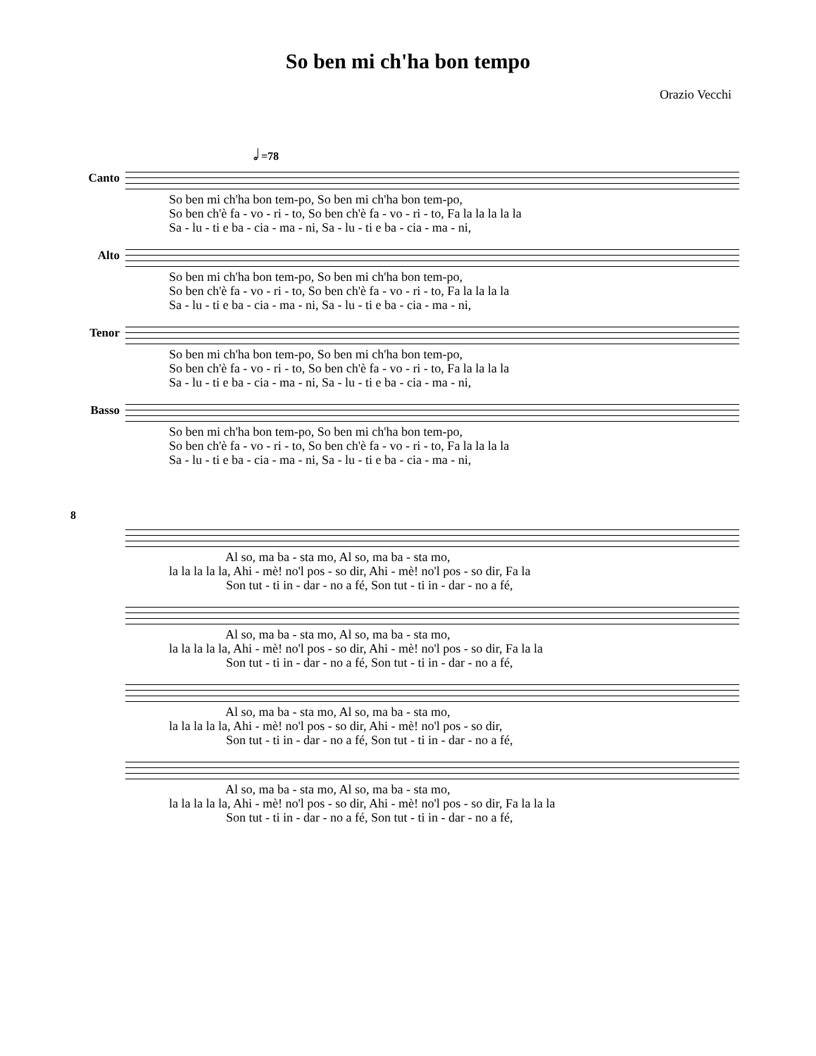So ben mi ch'ha bon tempo
Orazio Vecchi
𝅗𝅥 =78
Canto
So ben mi ch'ha bon tem-po, So ben mi ch'ha bon tem-po, So ben ch'è fa - vo - ri - to, So ben ch'è fa - vo - ri - to, Fa la la la la la Sa - lu - ti e ba - cia - ma - ni, Sa - lu - ti e ba - cia - ma - ni,
Alto
So ben mi ch'ha bon tem-po, So ben mi ch'ha bon tem-po, So ben ch'è fa - vo - ri - to, So ben ch'è fa - vo - ri - to, Fa la la la la Sa - lu - ti e ba - cia - ma - ni, Sa - lu - ti e ba - cia - ma - ni,
Tenor
So ben mi ch'ha bon tem-po, So ben mi ch'ha bon tem-po, So ben ch'è fa - vo - ri - to, So ben ch'è fa - vo - ri - to, Fa la la la la Sa - lu - ti e ba - cia - ma - ni, Sa - lu - ti e ba - cia - ma - ni,
Basso
So ben mi ch'ha bon tem-po, So ben mi ch'ha bon tem-po, So ben ch'è fa - vo - ri - to, So ben ch'è fa - vo - ri - to, Fa la la la la Sa - lu - ti e ba - cia - ma - ni, Sa - lu - ti e ba - cia - ma - ni,
8
Al so, ma ba - sta mo, Al so, ma ba - sta mo, la la la la la, Ahi - mè! no'l pos - so dir, Ahi - mè! no'l pos - so dir, Fa la Son tut - ti in - dar - no a fé, Son tut - ti in - dar - no a fé,
Al so, ma ba - sta mo, Al so, ma ba - sta mo, la la la la la, Ahi - mè! no'l pos - so dir, Ahi - mè! no'l pos - so dir, Fa la la Son tut - ti in - dar - no a fé, Son tut - ti in - dar - no a fé,
Al so, ma ba - sta mo, Al so, ma ba - sta mo, la la la la la, Ahi - mè! no'l pos - so dir, Ahi - mè! no'l pos - so dir, Son tut - ti in - dar - no a fé, Son tut - ti in - dar - no a fé,
Al so, ma ba - sta mo, Al so, ma ba - sta mo, la la la la la, Ahi - mè! no'l pos - so dir, Ahi - mè! no'l pos - so dir, Fa la la la Son tut - ti in - dar - no a fé, Son tut - ti in - dar - no a fé,